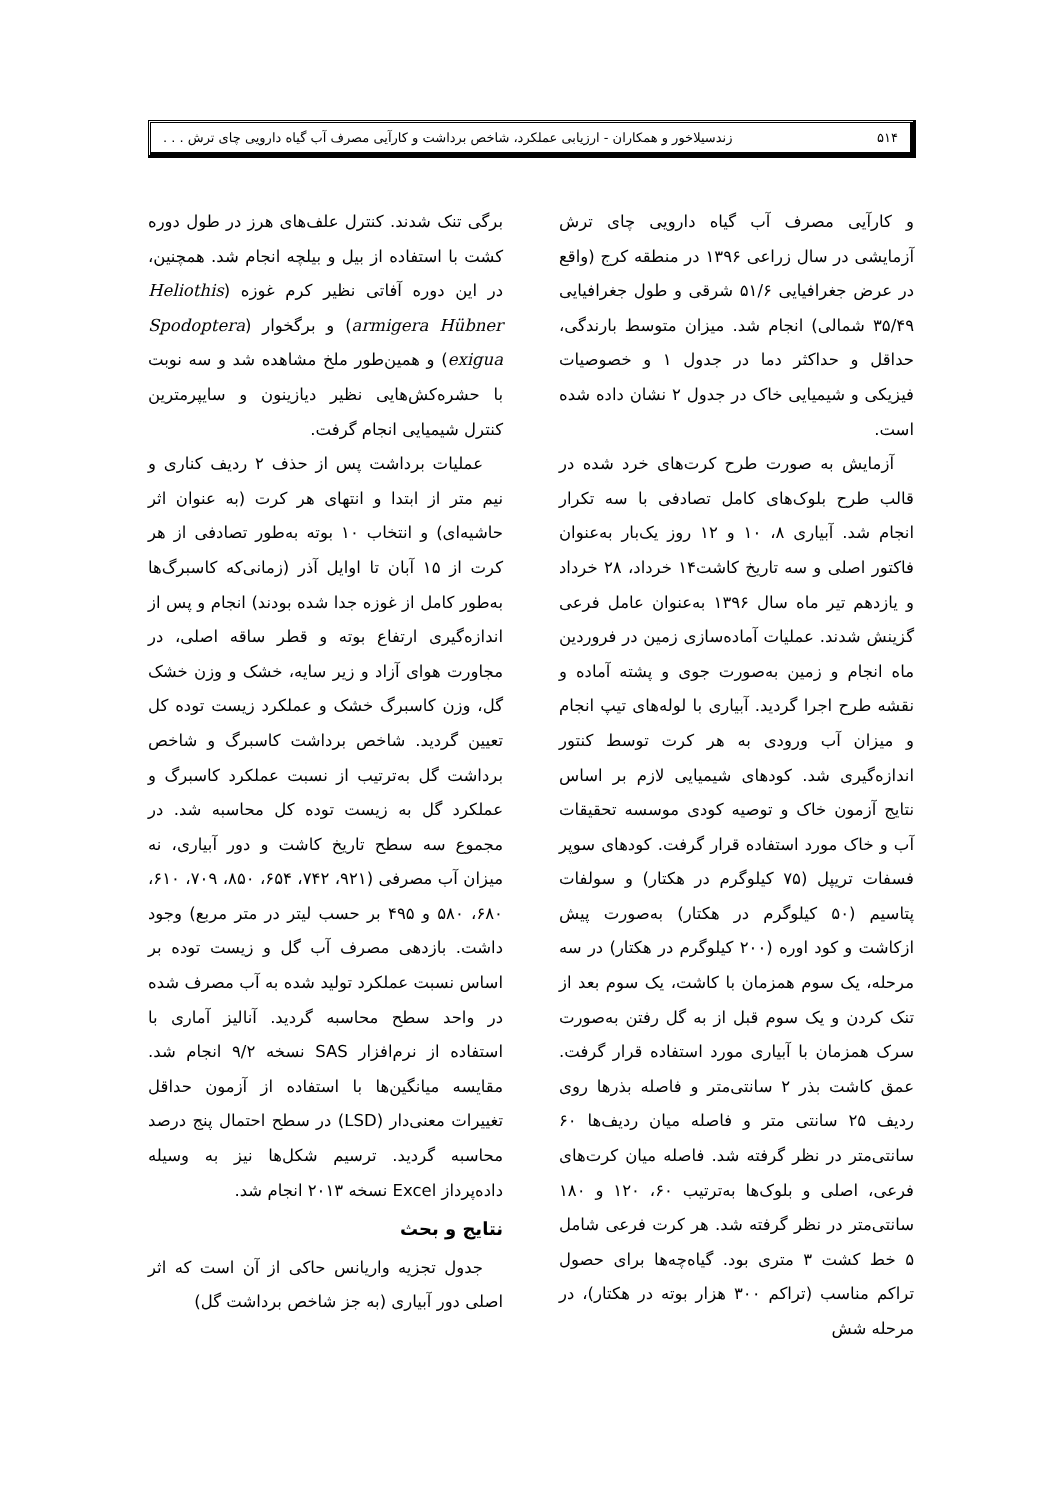۵۱۴ زندسیلاخور و همکاران - ارزیابی عملکرد، شاخص برداشت و کارآیی مصرف آب گیاه دارویی چای ترش . . .
و کارآیی مصرف آب گیاه دارویی چای ترش آزمایشی در سال زراعی ۱۳۹۶ در منطقه کرج (واقع در عرض جغرافیایی ۵۱/۶ شرقی و طول جغرافیایی ۳۵/۴۹ شمالی) انجام شد. میزان متوسط بارندگی، حداقل و حداکثر دما در جدول ۱ و خصوصیات فیزیکی و شیمیایی خاک در جدول ۲ نشان داده شده است.
آزمایش به صورت طرح کرت‌های خرد شده در قالب طرح بلوک‌های کامل تصادفی با سه تکرار انجام شد. آبیاری ۸، ۱۰ و ۱۲ روز یک‌بار به‌عنوان فاکتور اصلی و سه تاریخ کاشت۱۴ خرداد، ۲۸ خرداد و یازدهم تیر ماه سال ۱۳۹۶ به‌عنوان عامل فرعی گزینش شدند. عملیات آماده‌سازی زمین در فروردین ماه انجام و زمین به‌صورت جوی و پشته آماده و نقشه طرح اجرا گردید. آبیاری با لوله‌های تیپ انجام و میزان آب ورودی به هر کرت توسط کنتور اندازه‌گیری شد. کودهای شیمیایی لازم بر اساس نتایج آزمون خاک و توصیه کودی موسسه تحقیقات آب و خاک مورد استفاده قرار گرفت. کودهای سوپر فسفات تریپل (۷۵ کیلوگرم در هکتار) و سولفات پتاسیم (۵۰ کیلوگرم در هکتار) به‌صورت پیش ازکاشت و کود اوره (۲۰۰ کیلوگرم در هکتار) در سه مرحله، یک سوم همزمان با کاشت، یک سوم بعد از تنک کردن و یک سوم قبل از به گل رفتن به‌صورت سرک همزمان با آبیاری مورد استفاده قرار گرفت. عمق کاشت بذر ۲ سانتی‌متر و فاصله بذرها روی ردیف ۲۵ سانتی متر و فاصله میان ردیف‌ها ۶۰ سانتی‌متر در نظر گرفته شد. فاصله میان کرت‌های فرعی، اصلی و بلوک‌ها به‌ترتیب ۶۰، ۱۲۰ و ۱۸۰ سانتی‌متر در نظر گرفته شد. هر کرت فرعی شامل ۵ خط کشت ۳ متری بود. گیاه‌چه‌ها برای حصول تراکم مناسب (تراکم ۳۰۰ هزار بوته در هکتار)، در مرحله شش
برگی تنک شدند. کنترل علف‌های هرز در طول دوره کشت با استفاده از بیل و بیلچه انجام شد. همچنین، در این دوره آفاتی نظیر کرم غوزه (Heliothis armigera Hübner) و برگخوار (Spodoptera exigua) و همین‌طور ملخ مشاهده شد و سه نوبت با حشره‌کش‌هایی نظیر دیازینون و سایپرمترین کنترل شیمیایی انجام گرفت.
عملیات برداشت پس از حذف ۲ ردیف کناری و نیم متر از ابتدا و انتهای هر کرت (به عنوان اثر حاشیه‌ای) و انتخاب ۱۰ بوته به‌طور تصادفی از هر کرت از ۱۵ آبان تا اوایل آذر (زمانی‌که کاسبرگ‌ها به‌طور کامل از غوزه جدا شده بودند) انجام و پس از اندازه‌گیری ارتفاع بوته و قطر ساقه اصلی، در مجاورت هوای آزاد و زیر سایه، خشک و وزن خشک گل، وزن کاسبرگ خشک و عملکرد زیست توده کل تعیین گردید. شاخص برداشت کاسبرگ و شاخص برداشت گل به‌ترتیب از نسبت عملکرد کاسبرگ و عملکرد گل به زیست توده کل محاسبه شد. در مجموع سه سطح تاریخ کاشت و دور آبیاری، نه میزان آب مصرفی (۹۲۱، ۷۴۲، ۶۵۴، ۸۵۰، ۷۰۹، ۶۱۰، ۶۸۰، ۵۸۰ و ۴۹۵ بر حسب لیتر در متر مربع) وجود داشت. بازدهی مصرف آب گل و زیست توده بر اساس نسبت عملکرد تولید شده به آب مصرف شده در واحد سطح محاسبه گردید. آنالیز آماری با استفاده از نرم‌افزار SAS نسخه ۹/۲ انجام شد. مقایسه میانگین‌ها با استفاده از آزمون حداقل تغییرات معنی‌دار (LSD) در سطح احتمال پنج درصد محاسبه گردید. ترسیم شکل‌ها نیز به وسیله داده‌پرداز Excel نسخه ۲۰۱۳ انجام شد.
نتایج و بحث
جدول تجزیه واریانس حاکی از آن است که اثر اصلی دور آبیاری (به جز شاخص برداشت گل)